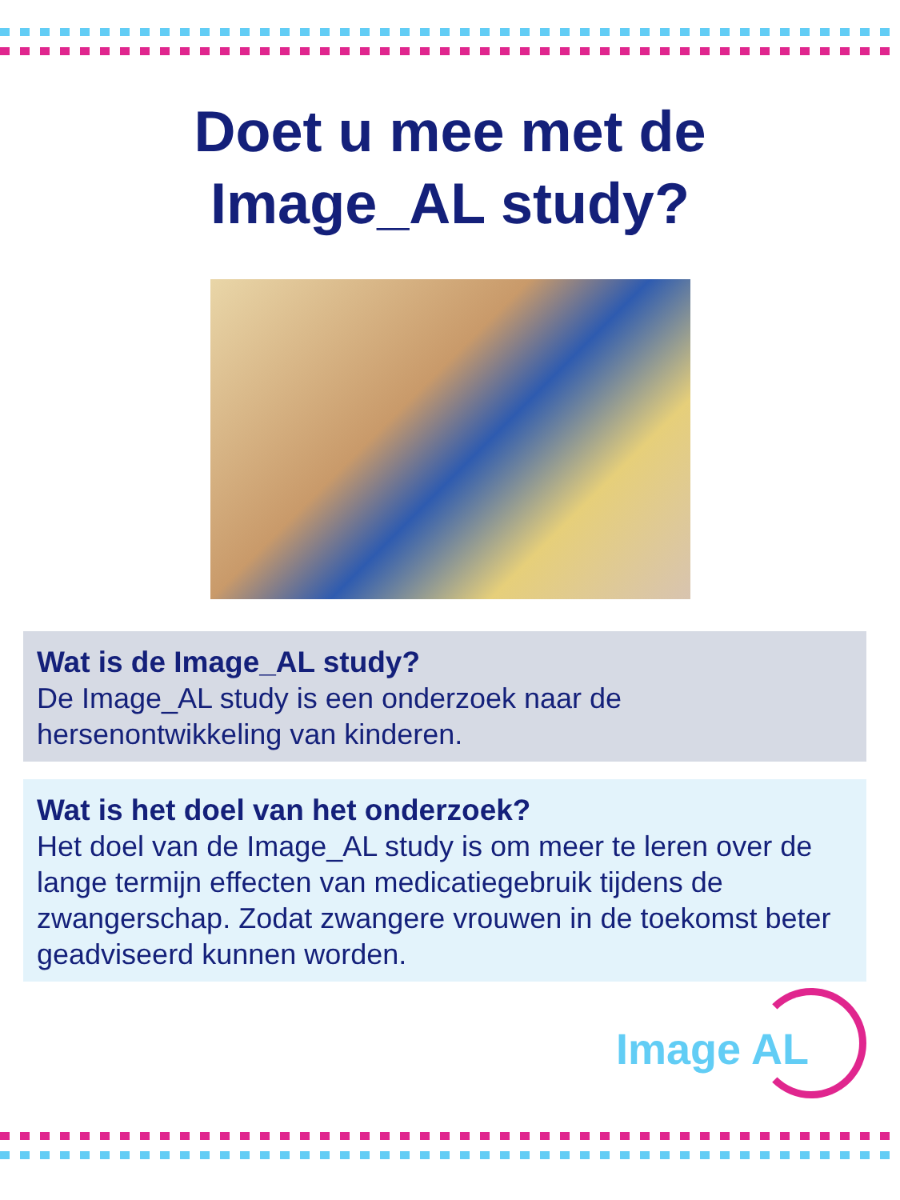Doet u mee met de
Image_AL study?
Wat is de Image_AL study?
De Image_AL study is een onderzoek naar de hersenontwikkeling van kinderen.
Wat is het doel van het onderzoek?
Het doel van de Image_AL study is om meer te leren over de lange termijn effecten van medicatiegebruik tijdens de zwangerschap. Zodat zwangere vrouwen in de toekomst beter geadviseerd kunnen worden.
Image AL